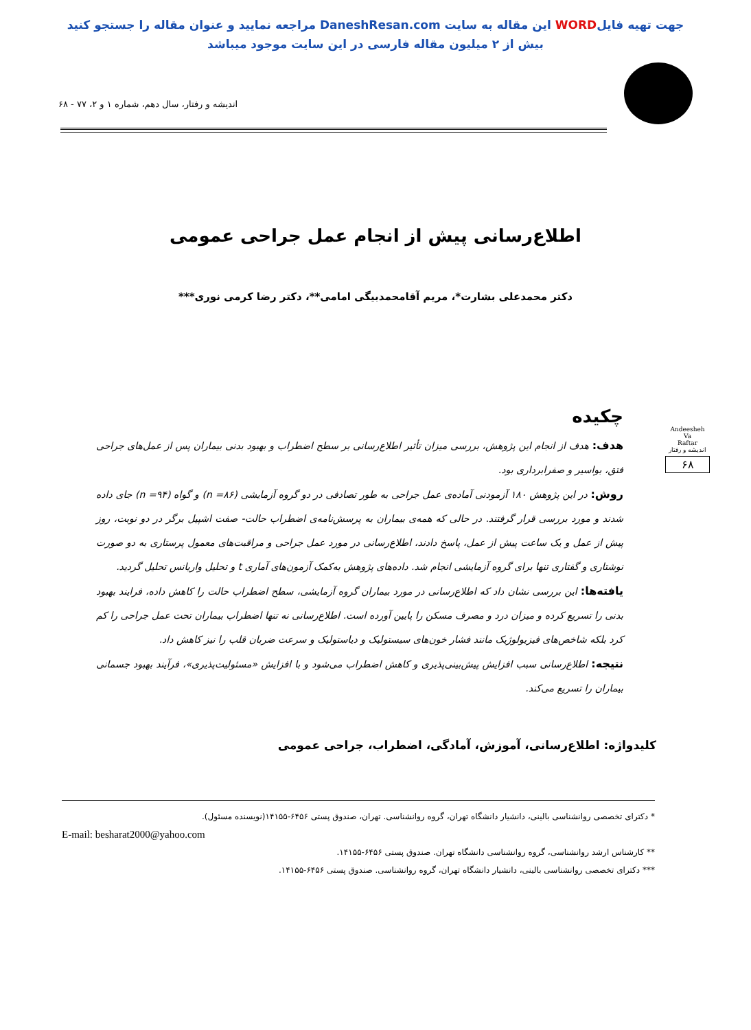جهت تهیه فایلWORD این مقاله به سایت DaneshResan.com مراجعه نمایید و عنوان مقاله را جستجو کنید
بیش از ۲ میلیون مقاله فارسی در این سایت موجود میباشد
اندیشه و رفتار، سال دهم، شماره ۱ و ۲، ۷۷ - ۶۸
اطلاع‌رسانی پیش از انجام عمل جراحی عمومی
دکتر محمدعلی بشارت*، مریم آقامحمدبیگی امامی**، دکتر رضا کرمی نوری***
Andeesheh
Va
Raftar
اندیشه و رفتار
۶۸
چکیده
هدف: هدف از انجام این پژوهش، بررسی میزان تأثیر اطلاع‌رسانی بر سطح اضطراب و بهبود بدنی بیماران پس از عمل‌های جراحی فتق، بواسیر و صفرابرداری بود.
روش: در این پژوهش ۱۸۰ آزمودنی آماده‌ی عمل جراحی به طور تصادفی در دو گروه آزمایشی (۸۶= n) و گواه (۹۴= n) جای داده شدند و مورد بررسی قرار گرفتند. در حالی که همه‌ی بیماران به پرسش‌نامه‌ی اضطراب حالت- صفت اشپیل برگر در دو نوبت، روز پیش از عمل و یک ساعت پیش از عمل، پاسخ دادند، اطلاع‌رسانی در مورد عمل جراحی و مراقبت‌های معمول پرستاری به دو صورت نوشتاری و گفتاری تنها برای گروه آزمایشی انجام شد. داده‌های پژوهش به‌کمک آزمون‌های آماری t و تحلیل واریانس تحلیل گردید.
یافته‌ها: این بررسی نشان داد که اطلاع‌رسانی در مورد بیماران گروه آزمایشی، سطح اضطراب حالت را کاهش داده، فرایند بهبود بدنی را تسریع کرده و میزان درد و مصرف مسکن را پایین آورده است. اطلاع‌رسانی نه تنها اضطراب بیماران تحت عمل جراحی را کم کرد بلکه شاخص‌های فیزیولوژیک مانند فشار خون‌های سیستولیک و دیاستولیک و سرعت ضربان قلب را نیز کاهش داد.
نتیجه: اطلاع‌رسانی سبب افزایش پیش‌بینی‌پذیری و کاهش اضطراب می‌شود و با افزایش «مسئولیت‌پذیری»، فرآیند بهبود جسمانی بیماران را تسریع می‌کند.
کلیدواژه: اطلاع‌رسانی، آموزش، آمادگی، اضطراب، جراحی عمومی
* دکترای تخصصی روانشناسی بالینی، دانشیار دانشگاه تهران، گروه روانشناسی. تهران، صندوق پستی ۶۴۵۶-۱۴۱۵۵(نویسنده مسئول).
E-mail: besharat2000@yahoo.com
** کارشناس ارشد روانشناسی، گروه روانشناسی دانشگاه تهران. صندوق پستی ۶۴۵۶-۱۴۱۵۵.
*** دکترای تخصصی روانشناسی بالینی، دانشیار دانشگاه تهران، گروه روانشناسی. صندوق پستی ۶۴۵۶-۱۴۱۵۵.